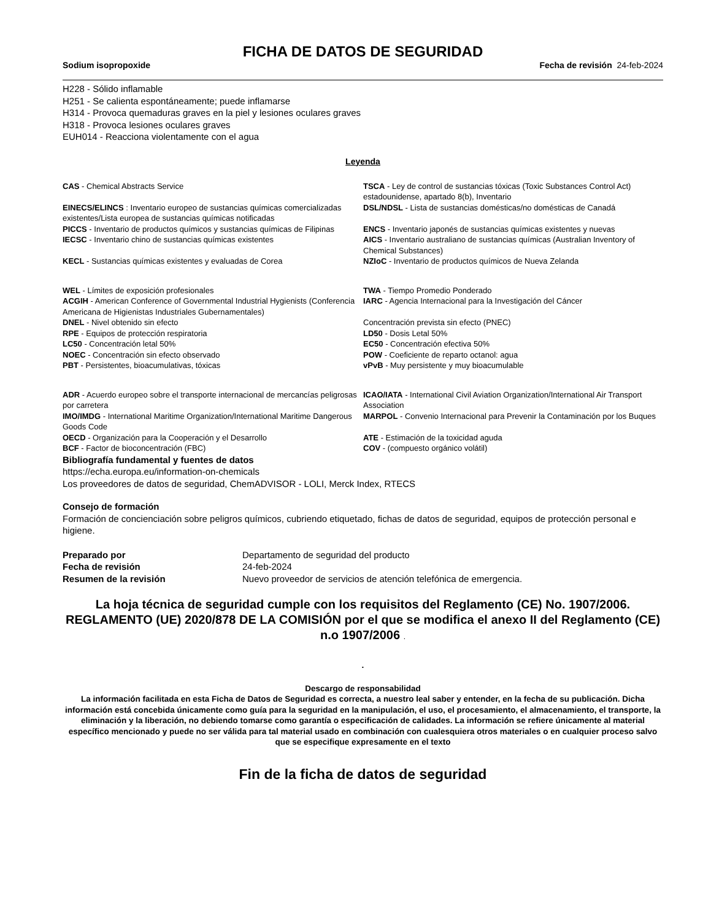FICHA DE DATOS DE SEGURIDAD
Sodium isopropoxide Fecha de revisión 24-feb-2024
H228 - Sólido inflamable
H251 - Se calienta espontáneamente; puede inflamarse
H314 - Provoca quemaduras graves en la piel y lesiones oculares graves
H318 - Provoca lesiones oculares graves
EUH014 - Reacciona violentamente con el agua
Leyenda
CAS - Chemical Abstracts Service
TSCA - Ley de control de sustancias tóxicas (Toxic Substances Control Act) estadounidense, apartado 8(b), Inventario
EINECS/ELINCS : Inventario europeo de sustancias químicas comercializadas existentes/Lista europea de sustancias químicas notificadas
DSL/NDSL - Lista de sustancias domésticas/no domésticas de Canadá
PICCS - Inventario de productos químicos y sustancias químicas de Filipinas
ENCS - Inventario japonés de sustancias químicas existentes y nuevas
IECSC - Inventario chino de sustancias químicas existentes
AICS - Inventario australiano de sustancias químicas (Australian Inventory of Chemical Substances)
KECL - Sustancias químicas existentes y evaluadas de Corea
NZIoC - Inventario de productos químicos de Nueva Zelanda
WEL - Límites de exposición profesionales
TWA - Tiempo Promedio Ponderado
ACGIH - American Conference of Governmental Industrial Hygienists (Conferencia Americana de Higienistas Industriales Gubernamentales)
IARC - Agencia Internacional para la Investigación del Cáncer
DNEL - Nivel obtenido sin efecto
Concentración prevista sin efecto (PNEC)
RPE - Equipos de protección respiratoria
LD50 - Dosis Letal 50%
LC50 - Concentración letal 50%
EC50 - Concentración efectiva 50%
NOEC - Concentración sin efecto observado
POW - Coeficiente de reparto octanol: agua
PBT - Persistentes, bioacumulativas, tóxicas
vPvB - Muy persistente y muy bioacumulable
ADR - Acuerdo europeo sobre el transporte internacional de mercancías peligrosas por carretera
ICAO/IATA - International Civil Aviation Organization/International Air Transport Association
IMO/IMDG - International Maritime Organization/International Maritime Dangerous Goods Code
MARPOL - Convenio Internacional para Prevenir la Contaminación por los Buques
OECD - Organización para la Cooperación y el Desarrollo
ATE - Estimación de la toxicidad aguda
BCF - Factor de bioconcentración (FBC)
COV - (compuesto orgánico volátil)
Bibliografía fundamental y fuentes de datos
https://echa.europa.eu/information-on-chemicals
Los proveedores de datos de seguridad, ChemADVISOR - LOLI, Merck Index, RTECS
Consejo de formación
Formación de concienciación sobre peligros químicos, cubriendo etiquetado, fichas de datos de seguridad, equipos de protección personal e higiene.
Preparado por Departamento de seguridad del producto Fecha de revisión 24-feb-2024 Resumen de la revisión Nuevo proveedor de servicios de atención telefónica de emergencia.
La hoja técnica de seguridad cumple con los requisitos del Reglamento (CE) No. 1907/2006. REGLAMENTO (UE) 2020/878 DE LA COMISIÓN por el que se modifica el anexo II del Reglamento (CE) n.o 1907/2006 .
.
Descargo de responsabilidad
La información facilitada en esta Ficha de Datos de Seguridad es correcta, a nuestro leal saber y entender, en la fecha de su publicación. Dicha información está concebida únicamente como guía para la seguridad en la manipulación, el uso, el procesamiento, el almacenamiento, el transporte, la eliminación y la liberación, no debiendo tomarse como garantía o especificación de calidades. La información se refiere únicamente al material específico mencionado y puede no ser válida para tal material usado en combinación con cualesquiera otros materiales o en cualquier proceso salvo que se especifique expresamente en el texto
Fin de la ficha de datos de seguridad